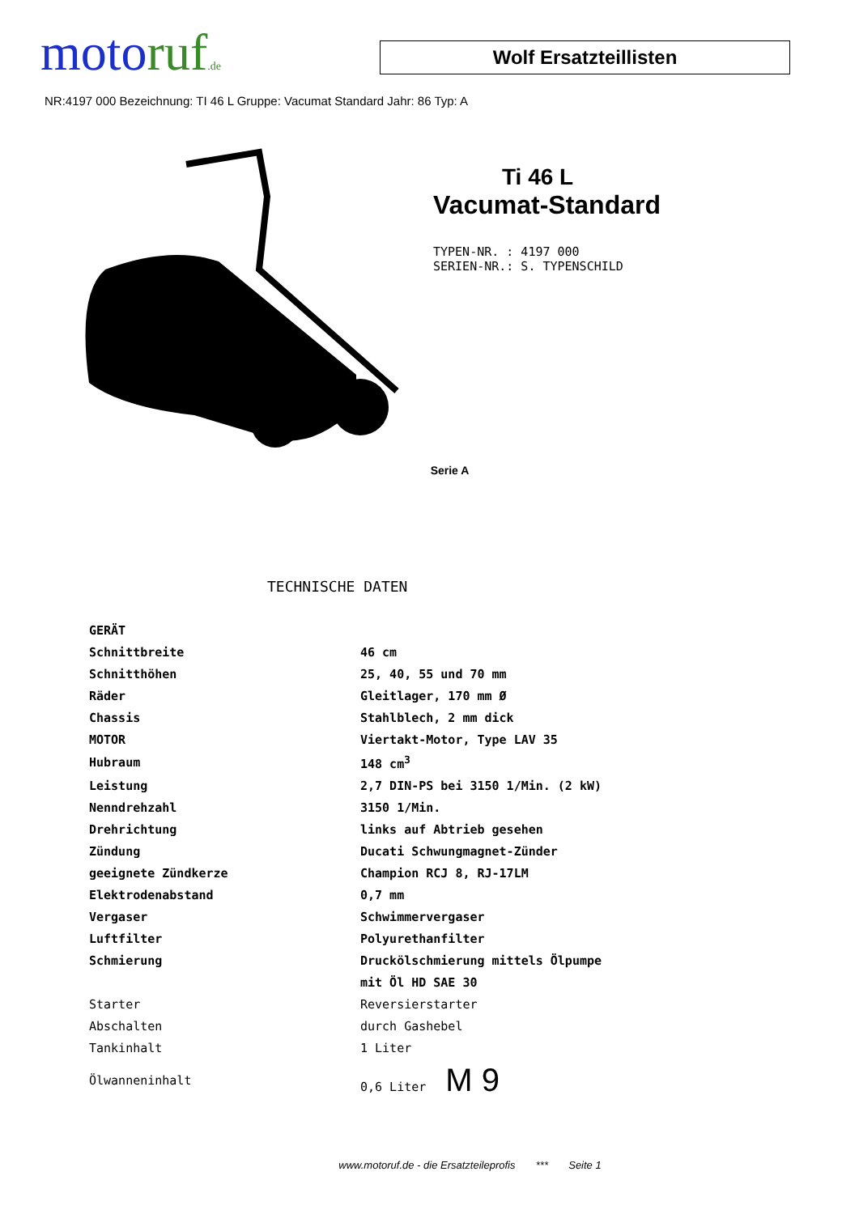moto ruf.de
Wolf Ersatzteillisten
NR:4197 000 Bezeichnung: TI 46 L Gruppe: Vacumat Standard Jahr: 86 Typ: A
Ti 46 L
Vacumat-Standard
TYPEN-NR. : 4197 000
SERIEN-NR.: S. TYPENSCHILD
Serie A
TECHNISCHE DATEN
| GERÄT | |
| Schnittbreite | 46 cm |
| Schnitthöhen | 25, 40, 55 und 70 mm |
| Räder | Gleitlager, 170 mm Ø |
| Chassis | Stahlblech, 2 mm dick |
| MOTOR | Viertakt-Motor, Type LAV 35 |
| Hubraum | 148 cm<sup>3</sup> |
| Leistung | 2,7 DIN-PS bei 3150 1/Min. (2 kW) |
| Nenndrehzahl | 3150 1/Min. |
| Drehrichtung | links auf Abtrieb gesehen |
| Zündung | Ducati Schwungmagnet-Zünder |
| geeignete Zündkerze | Champion RCJ 8, RJ-17LM |
| Elektrodenabstand | 0,7 mm |
| Vergaser | Schwimmervergaser |
| Luftfilter | Polyurethanfilter |
| Schmierung | Druckölschmierung mittels Ölpumpe |
| | mit Öl HD SAE 30 |
| Starter | Reversierstarter |
| Abschalten | durch Gashebel |
| Tankinhalt | 1 Liter |
| Ölwanneninhalt | 0,6 Liter M 9 |
www.motoruf.de - die Ersatzteileprofis *** Seite 1